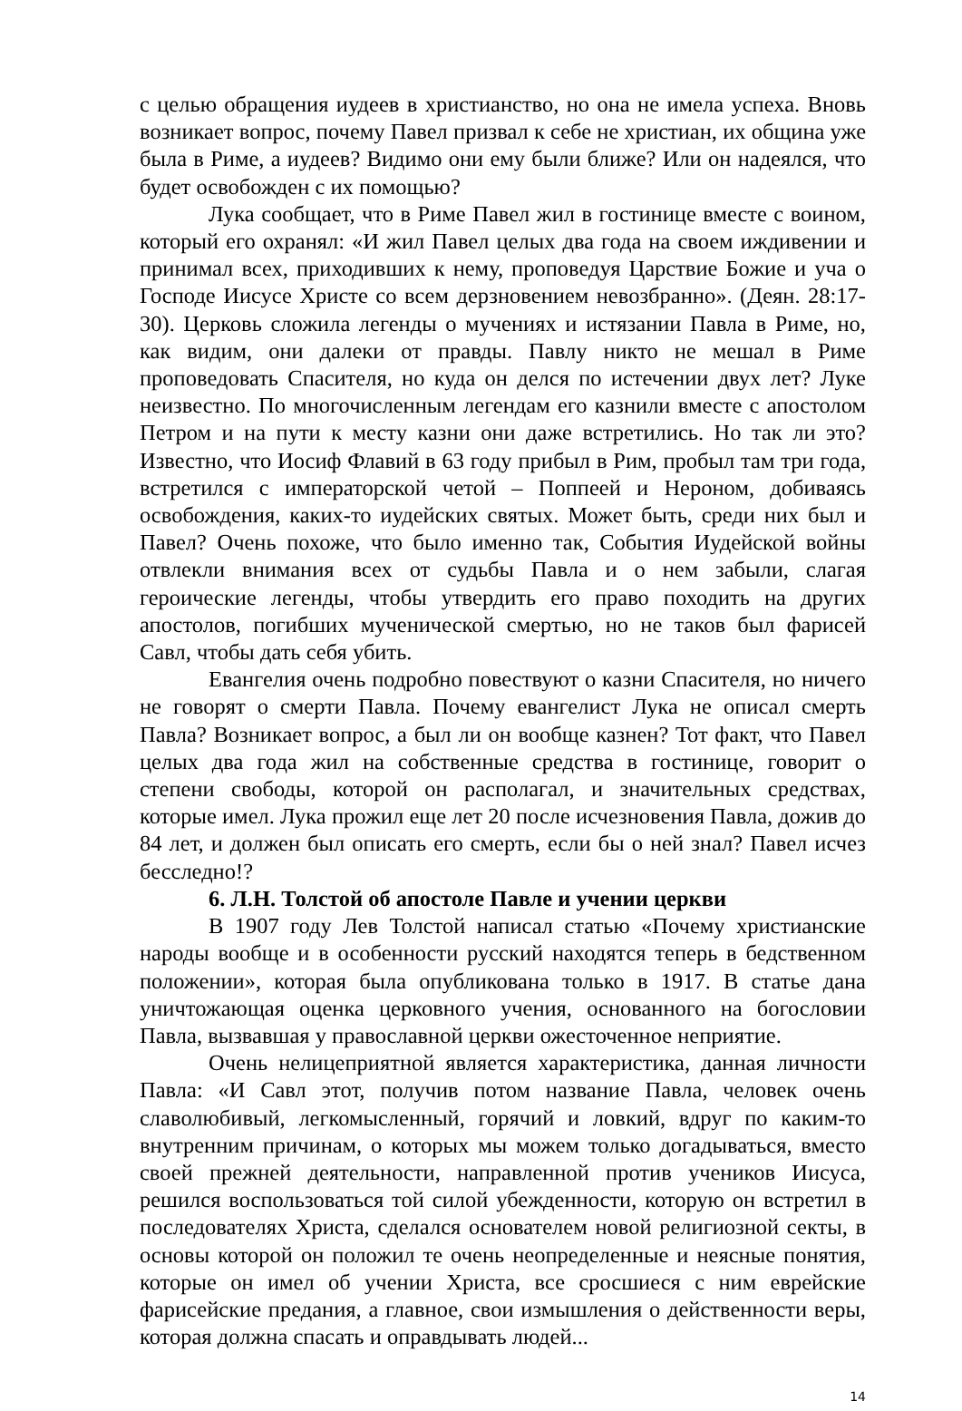с целью обращения иудеев в христианство, но она не имела успеха. Вновь возникает вопрос, почему Павел призвал к себе не христиан, их община уже была в Риме, а иудеев? Видимо они ему были ближе? Или он надеялся, что будет освобожден с их помощью?
Лука сообщает, что в Риме Павел жил в гостинице вместе с воином, который его охранял: «И жил Павел целых два года на своем иждивении и принимал всех, приходивших к нему, проповедуя Царствие Божие и уча о Господе Иисусе Христе со всем дерзновением невозбранно». (Деян. 28:17-30). Церковь сложила легенды о мучениях и истязании Павла в Риме, но, как видим, они далеки от правды. Павлу никто не мешал в Риме проповедовать Спасителя, но куда он делся по истечении двух лет? Луке неизвестно. По многочисленным легендам его казнили вместе с апостолом Петром и на пути к месту казни они даже встретились. Но так ли это? Известно, что Иосиф Флавий в 63 году прибыл в Рим, пробыл там три года, встретился с императорской четой – Поппеей и Нероном, добиваясь освобождения, каких-то иудейских святых. Может быть, среди них был и Павел? Очень похоже, что было именно так, События Иудейской войны отвлекли внимания всех от судьбы Павла и о нем забыли, слагая героические легенды, чтобы утвердить его право походить на других апостолов, погибших мученической смертью, но не таков был фарисей Савл, чтобы дать себя убить.
Евангелия очень подробно повествуют о казни Спасителя, но ничего не говорят о смерти Павла. Почему евангелист Лука не описал смерть Павла? Возникает вопрос, а был ли он вообще казнен? Тот факт, что Павел целых два года жил на собственные средства в гостинице, говорит о степени свободы, которой он располагал, и значительных средствах, которые имел. Лука прожил еще лет 20 после исчезновения Павла, дожив до 84 лет, и должен был описать его смерть, если бы о ней знал? Павел исчез бесследно!?
6. Л.Н. Толстой об апостоле Павле и учении церкви
В 1907 году Лев Толстой написал статью «Почему христианские народы вообще и в особенности русский находятся теперь в бедственном положении», которая была опубликована только в 1917. В статье дана уничтожающая оценка церковного учения, основанного на богословии Павла, вызвавшая у православной церкви ожесточенное неприятие.
Очень нелицеприятной является характеристика, данная личности Павла: «И Савл этот, получив потом название Павла, человек очень славолюбивый, легкомысленный, горячий и ловкий, вдруг по каким-то внутренним причинам, о которых мы можем только догадываться, вместо своей прежней деятельности, направленной против учеников Иисуса, решился воспользоваться той силой убежденности, которую он встретил в последователях Христа, сделался основателем новой религиозной секты, в основы которой он положил те очень неопределенные и неясные понятия, которые он имел об учении Христа, все сросшиеся с ним еврейские фарисейские предания, а главное, свои измышления о действенности веры, которая должна спасать и оправдывать людей...
14